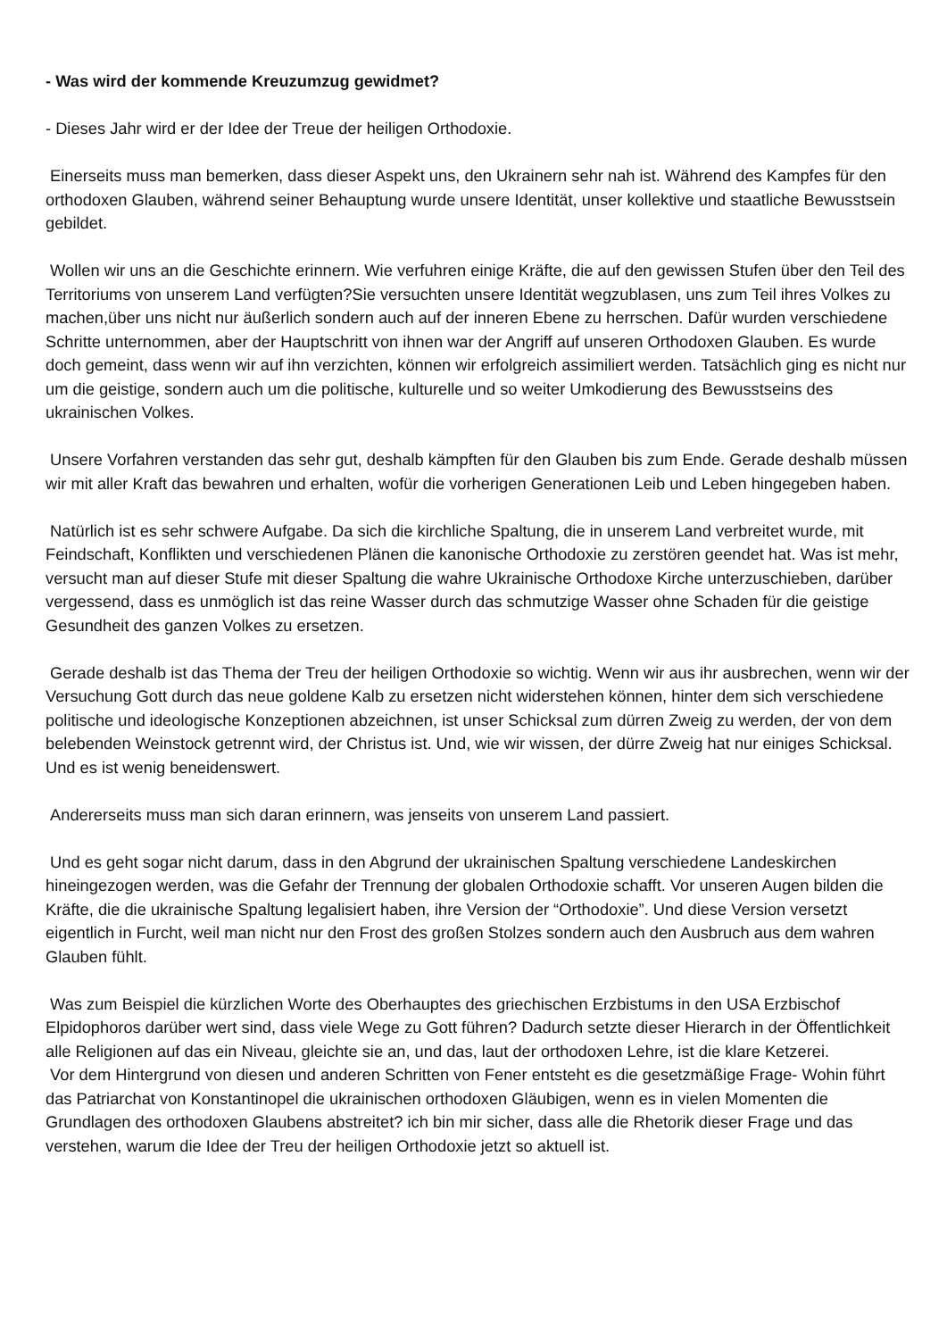- Was wird der kommende Kreuzumzug gewidmet?
- Dieses Jahr wird er der Idee der Treue der heiligen Orthodoxie.
Einerseits muss man bemerken, dass dieser Aspekt uns, den Ukrainern sehr nah ist. Während des Kampfes für den orthodoxen Glauben, während seiner Behauptung wurde unsere Identität, unser kollektive und staatliche Bewusstsein gebildet.
Wollen wir uns an die Geschichte erinnern. Wie verfuhren einige Kräfte, die auf den gewissen Stufen über den Teil des Territoriums von unserem Land verfügten?Sie versuchten unsere Identität wegzublasen, uns zum Teil ihres Volkes zu machen,über uns nicht nur äußerlich sondern auch auf der inneren Ebene zu herrschen. Dafür wurden verschiedene Schritte unternommen, aber der Hauptschritt von ihnen war der Angriff auf unseren Orthodoxen Glauben. Es wurde doch gemeint, dass wenn wir auf ihn verzichten, können wir erfolgreich assimiliert werden. Tatsächlich ging es nicht nur um die geistige, sondern auch um die politische, kulturelle und so weiter Umkodierung des Bewusstseins des ukrainischen Volkes.
Unsere Vorfahren verstanden das sehr gut, deshalb kämpften für den Glauben bis zum Ende. Gerade deshalb müssen wir mit aller Kraft das bewahren und erhalten, wofür die vorherigen Generationen Leib und Leben hingegeben haben.
Natürlich ist es sehr schwere Aufgabe. Da sich die kirchliche Spaltung, die in unserem Land verbreitet wurde, mit Feindschaft, Konflikten und verschiedenen Plänen die kanonische Orthodoxie zu zerstören geendet hat. Was ist mehr, versucht man auf dieser Stufe mit dieser Spaltung die wahre Ukrainische Orthodoxe Kirche unterzuschieben, darüber vergessend, dass es unmöglich ist das reine Wasser durch das schmutzige Wasser ohne Schaden für die geistige Gesundheit des ganzen Volkes zu ersetzen.
Gerade deshalb ist das Thema der Treu der heiligen Orthodoxie so wichtig. Wenn wir aus ihr ausbrechen, wenn wir der Versuchung Gott durch das neue goldene Kalb zu ersetzen nicht widerstehen können, hinter dem sich verschiedene politische und ideologische Konzeptionen abzeichnen, ist unser Schicksal zum dürren Zweig zu werden, der von dem belebenden Weinstock getrennt wird, der Christus ist. Und, wie wir wissen, der dürre Zweig hat nur einiges Schicksal. Und es ist wenig beneidenswert.
Andererseits muss man sich daran erinnern, was jenseits von unserem Land passiert.
Und es geht sogar nicht darum, dass in den Abgrund der ukrainischen Spaltung verschiedene Landeskirchen hineingezogen werden, was die Gefahr der Trennung der globalen Orthodoxie schafft. Vor unseren Augen bilden die Kräfte, die die ukrainische Spaltung legalisiert haben, ihre Version der “Orthodoxie”. Und diese Version versetzt eigentlich in Furcht, weil man nicht nur den Frost des großen Stolzes sondern auch den Ausbruch aus dem wahren Glauben fühlt.
Was zum Beispiel die kürzlichen Worte des Oberhauptes des griechischen Erzbistums in den USA Erzbischof Elpidophoros darüber wert sind, dass viele Wege zu Gott führen? Dadurch setzte dieser Hierarch in der Öffentlichkeit alle Religionen auf das ein Niveau, gleichte sie an, und das, laut der orthodoxen Lehre, ist die klare Ketzerei.
Vor dem Hintergrund von diesen und anderen Schritten von Fener entsteht es die gesetzmäßige Frage- Wohin führt das Patriarchat von Konstantinopel die ukrainischen orthodoxen Gläubigen, wenn es in vielen Momenten die Grundlagen des orthodoxen Glaubens abstreitet? ich bin mir sicher, dass alle die Rhetorik dieser Frage und das verstehen, warum die Idee der Treu der heiligen Orthodoxie jetzt so aktuell ist.